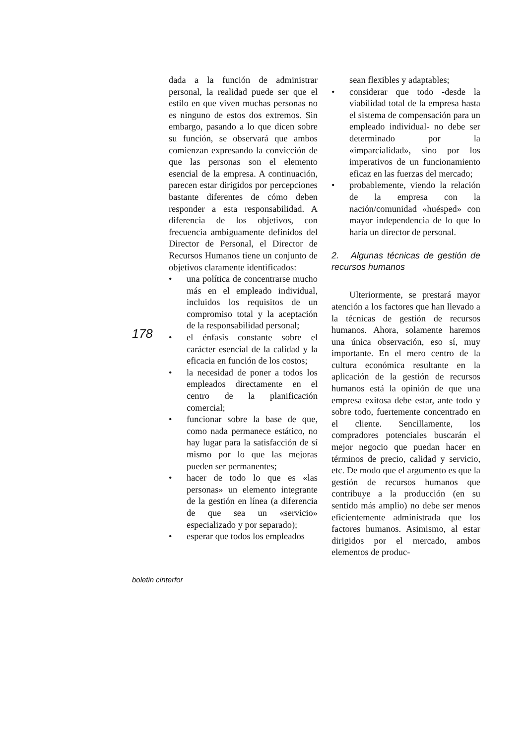dada a la función de administrar personal, la realidad puede ser que el estilo en que viven muchas personas no es ninguno de estos dos extremos. Sin embargo, pasando a lo que dicen sobre su función, se observará que ambos comienzan expresando la convicción de que las personas son el elemento esencial de la empresa. A continuación, parecen estar dirigidos por percepciones bastante diferentes de cómo deben responder a esta responsabilidad. A diferencia de los objetivos, con frecuencia ambiguamente definidos del Director de Personal, el Director de Recursos Humanos tiene un conjunto de objetivos claramente identificados:
• una política de concentrarse mucho más en el empleado individual, incluidos los requisitos de un compromiso total y la aceptación de la responsabilidad personal;
• el énfasis constante sobre el carácter esencial de la calidad y la eficacia en función de los costos;
• la necesidad de poner a todos los empleados directamente en el centro de la planificación comercial;
• funcionar sobre la base de que, como nada permanece estático, no hay lugar para la satisfacción de sí mismo por lo que las mejoras pueden ser permanentes;
• hacer de todo lo que es «las personas» un elemento integrante de la gestión en línea (a diferencia de que sea un «servicio» especializado y por separado);
• esperar que todos los empleados
sean flexibles y adaptables;
• considerar que todo -desde la viabilidad total de la empresa hasta el sistema de compensación para un empleado individual- no debe ser determinado por la «imparcialidad», sino por los imperativos de un funcionamiento eficaz en las fuerzas del mercado;
• probablemente, viendo la relación de la empresa con la nación/comunidad «huésped» con mayor independencia de lo que lo haría un director de personal.
2. Algunas técnicas de gestión de recursos humanos
Ulteriormente, se prestará mayor atención a los factores que han llevado a la técnicas de gestión de recursos humanos. Ahora, solamente haremos una única observación, eso sí, muy importante. En el mero centro de la cultura económica resultante en la aplicación de la gestión de recursos humanos está la opinión de que una empresa exitosa debe estar, ante todo y sobre todo, fuertemente concentrado en el cliente. Sencillamente, los compradores potenciales buscarán el mejor negocio que puedan hacer en términos de precio, calidad y servicio, etc. De modo que el argumento es que la gestión de recursos humanos que contribuye a la producción (en su sentido más amplio) no debe ser menos eficientemente administrada que los factores humanos. Asimismo, al estar dirigidos por el mercado, ambos elementos de produc-
178
boletin cinterfor